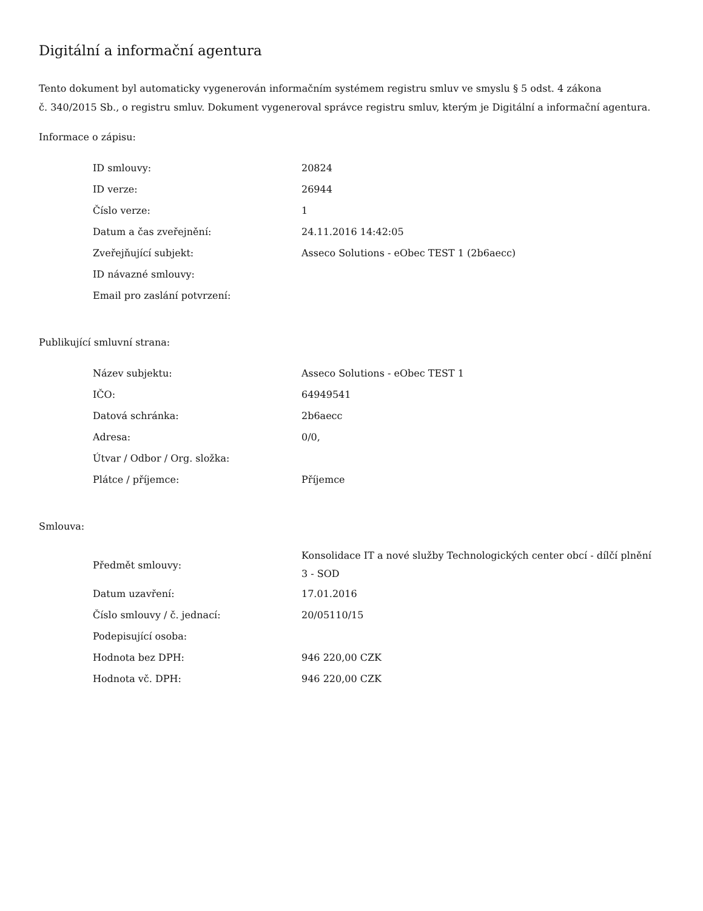Digitální a informační agentura
Tento dokument byl automaticky vygenerován informačním systémem registru smluv ve smyslu § 5 odst. 4 zákona
č. 340/2015 Sb., o registru smluv. Dokument vygeneroval správce registru smluv, kterým je Digitální a informační agentura.
Informace o zápisu:
| ID smlouvy: | 20824 |
| ID verze: | 26944 |
| Číslo verze: | 1 |
| Datum a čas zveřejnění: | 24.11.2016 14:42:05 |
| Zveřejňující subjekt: | Asseco Solutions - eObec TEST 1 (2b6aecc) |
| ID návazné smlouvy: | |
| Email pro zaslání potvrzení: | |
Publikující smluvní strana:
| Název subjektu: | Asseco Solutions - eObec TEST 1 |
| IČO: | 64949541 |
| Datová schránka: | 2b6aecc |
| Adresa: | 0/0, |
| Útvar / Odbor / Org. složka: | |
| Plátce / příjemce: | Příjemce |
Smlouva:
| Předmět smlouvy: | Konsolidace IT a nové služby Technologických center obcí - dílčí plnění 3 - SOD |
| Datum uzavření: | 17.01.2016 |
| Číslo smlouvy / č. jednací: | 20/05110/15 |
| Podepisující osoba: | |
| Hodnota bez DPH: | 946 220,00 CZK |
| Hodnota vč. DPH: | 946 220,00 CZK |